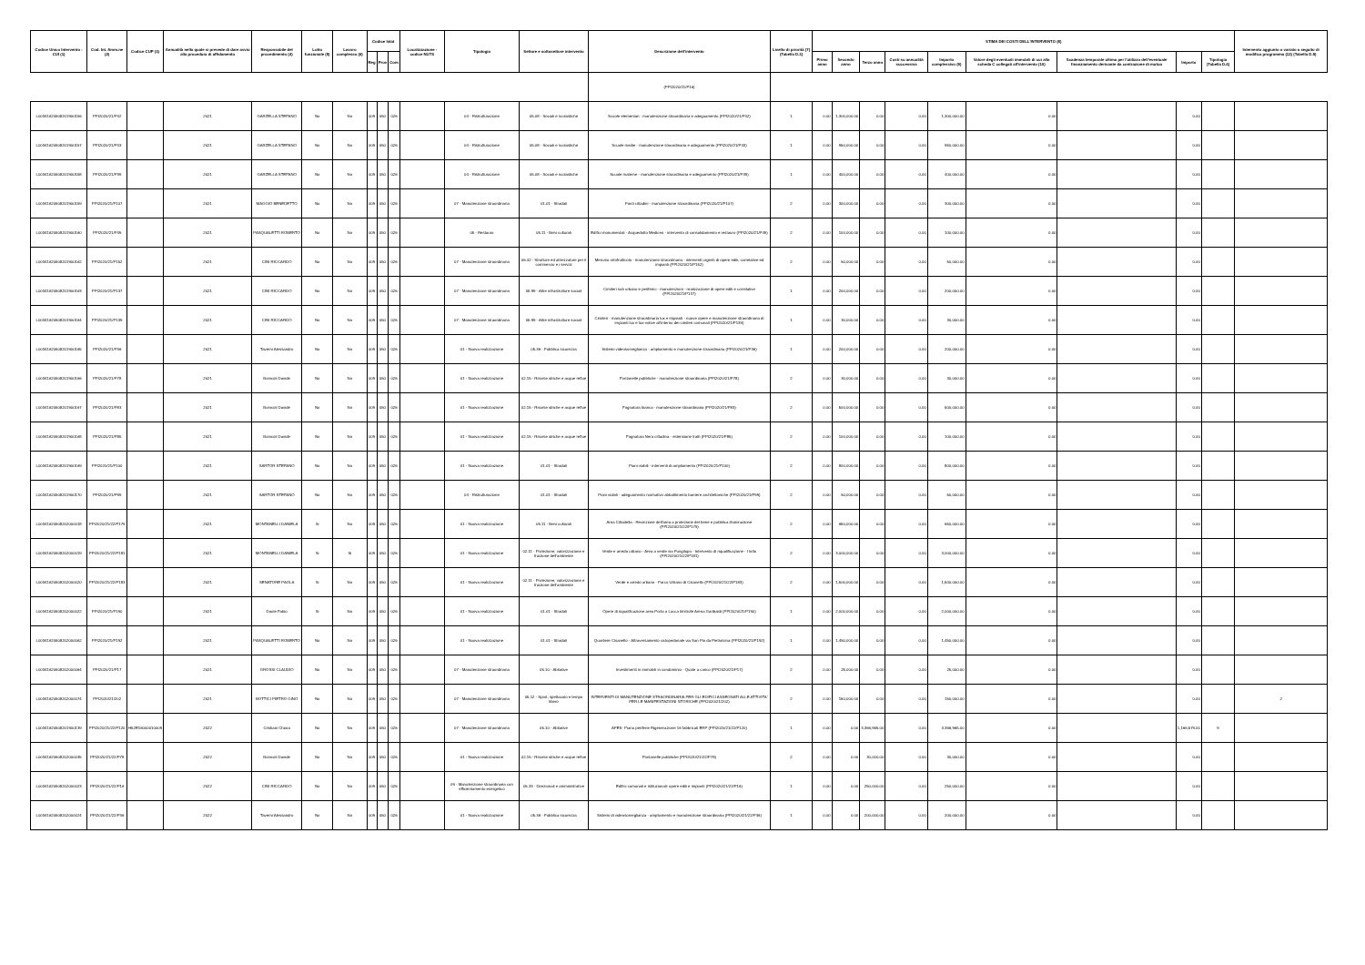| Codice Unico Intervento - CUI (1) | Cod. Int. Amm.ne (2) | Codice CUP (3) | Annualità nella quale si prevede di dare avvio alla procedura di affidamento | Responsabile del procedimento (4) | Lotto funzionale (5) | Lavoro complesso (6) | Codice Istat | | | Localizzazione - codice NUTS | Tipologia | Settore e sottosettore intervento | Descrizione dell'intervento | Livello di priorità (7) (Tabella D.3) | STIMA DEI COSTI DELL'INTERVENTO (8) | | | | | | | | | Intervento aggiunto o variato a seguito di modifica programma (12) (Tabella D.5) |
| --- | --- | --- | --- | --- | --- | --- | --- | --- | --- | --- | --- | --- | --- | --- | --- | --- | --- | --- | --- | --- | --- | --- | --- | --- |
| | | | | | | | Reg | Prov | Com | | | | | | Primo anno | Secondo anno | Terzo anno | Costi su annualità successiva | Importo complessivo (9) | Valore degli eventuali immobili di cui alla scheda C collegati all'intervento (10) | Scadenza temporale ultima per l'utilizzo dell'eventuale finanziamento derivante da contrazione di mutuo | Importo | Tipologia (Tabella D.4) | |
| | | | | | | | | | | | | | (PPI2020/21/P16) | | | | | | | | | | | |
| L00341620508201900156 | PPI2020/21/P42 | | 2021 | GARZELLA STEFANO | No | No | 009 | 050 | 026 | | 04 - Ristrutturazione | 05.08 - Sociali e scolastiche | Scuole elementari - manutenzione straordinaria e adeguamento (PPI2020/21/P42) | 1 | 0.00 | 1,300,000.00 | 0.00 | 0.00 | 1,300,000.00 | 0.00 | | 0.00 | | |
| L00341620508201900157 | PPI2020/21/P43 | | 2021 | GARZELLA STEFANO | No | No | 009 | 050 | 026 | | 04 - Ristrutturazione | 05.08 - Sociali e scolastiche | Scuole medie - manutenzione straordinaria e adeguamento (PPI2020/21/P43) | 1 | 0.00 | 950,000.00 | 0.00 | 0.00 | 950,000.00 | 0.00 | | 0.00 | | |
| L00341620508201900158 | PPI2020/21/P39 | | 2021 | GARZELLA STEFANO | No | No | 009 | 050 | 026 | | 04 - Ristrutturazione | 05.08 - Sociali e scolastiche | Scuole materne - manutenzione straordinaria e adeguamento (PPI2020/21/P39) | 1 | 0.00 | 400,000.00 | 0.00 | 0.00 | 400,000.00 | 0.00 | | 0.00 | | |
| L00341620508201900159 | PPI2020/21/P107 | | 2021 | MAGGIO BENEDETTO | No | No | 009 | 050 | 026 | | 07 - Manutenzione straordinaria | 01.01 - Stradali | Ponti cittadini - manutenzione straordinaria (PPI2020/21/P107) | 2 | 0.00 | 300,000.00 | 0.00 | 0.00 | 300,000.00 | 0.00 | | 0.00 | | |
| L00341620508201900160 | PPI2020/21/P49 | | 2021 | PASQUALETTI ROBERTO | No | No | 009 | 050 | 026 | | 05 - Restauro | 05.11 - Beni culturali | Edifici monumentali - Acquedotto Mediceo - intervento di consolidamento e restauro (PPI2020/21/P49) | 2 | 0.00 | 100,000.00 | 0.00 | 0.00 | 100,000.00 | 0.00 | | 0.00 | | |
| L00341620508201900162 | PPI2020/21/P152 | | 2021 | CINI RICCARDO | No | No | 009 | 050 | 026 | | 07 - Manutenzione straordinaria | 06.42 - Strutture ed attrezzature per il commercio e i servizi | Mercato ortofrutticolo - manutenzione straordinaria - interventi urgenti di opere edili, correlative ed impianti (PPI2020/21/P152) | 2 | 0.00 | 50,000.00 | 0.00 | 0.00 | 50,000.00 | 0.00 | | 0.00 | | |
| L00341620508201900163 | PPI2020/21/P137 | | 2021 | CINI RICCARDO | No | No | 009 | 050 | 026 | | 07 - Manutenzione straordinaria | 05.99 - Altre infrastrutture sociali | Cimiteri sub urbano e periferici - manutenzioni - realizzazione di opere edili e correlative (PPI2020/21/P137) | 1 | 0.00 | 200,000.00 | 0.00 | 0.00 | 200,000.00 | 0.00 | | 0.00 | | |
| L00341620508201900164 | PPI2020/21/P139 | | 2021 | CINI RICCARDO | No | No | 009 | 050 | 026 | | 07 - Manutenzione straordinaria | 05.99 - Altre infrastrutture sociali | Cimiteri - manutenzione straordinaria lux e impianti - nuove opere e manutenzione straordinaria di impianti lux e lux-votive all'interno dei cimiteri comunali (PPI2020/21/P139) | 1 | 0.00 | 30,000.00 | 0.00 | 0.00 | 30,000.00 | 0.00 | | 0.00 | | |
| L00341620508201900165 | PPI2020/21/P36 | | 2021 | Taverni Alessandro | No | No | 009 | 050 | 026 | | 01 - Nuova realizzazione | 05.36 - Pubblica sicurezza | Sistemi videosorveglianza - ampliamento e manutenzione straordinaria (PPI2020/21/P36) | 1 | 0.00 | 200,000.00 | 0.00 | 0.00 | 200,000.00 | 0.00 | | 0.00 | | |
| L00341620508201900166 | PPI2020/21/P78 | | 2021 | Bonicoli Davide | No | No | 009 | 050 | 026 | | 01 - Nuova realizzazione | 02.15 - Risorse idriche e acque reflue | Fontanelle pubbliche - manutenzione straordinaria (PPI2020/21/P78) | 2 | 0.00 | 30,000.00 | 0.00 | 0.00 | 30,000.00 | 0.00 | | 0.00 | | |
| L00341620508201900167 | PPI2020/21/P83 | | 2021 | Bonicoli Davide | No | No | 009 | 050 | 026 | | 01 - Nuova realizzazione | 02.15 - Risorse idriche e acque reflue | Fognatura bianca - manutenzione straordinaria (PPI2020/21/P83) | 2 | 0.00 | 500,000.00 | 0.00 | 0.00 | 500,000.00 | 0.00 | | 0.00 | | |
| L00341620508201900168 | PPI2020/21/P85 | | 2021 | Bonicoli Davide | No | No | 009 | 050 | 026 | | 01 - Nuova realizzazione | 02.15 - Risorse idriche e acque reflue | Fognatura Nera cittadina - estensione tratti (PPI2020/21/P85) | 2 | 0.00 | 100,000.00 | 0.00 | 0.00 | 100,000.00 | 0.00 | | 0.00 | | |
| L00341620508201900169 | PPI2020/21/P100 | | 2021 | SARTOR STEFANO | No | No | 009 | 050 | 026 | | 01 - Nuova realizzazione | 01.01 - Stradali | Piani viabili - interventi di ampliamento (PPI2020/21/P100) | 2 | 0.00 | 800,000.00 | 0.00 | 0.00 | 800,000.00 | 0.00 | | 0.00 | | |
| L00341620508201900170 | PPI2020/21/P99 | | 2021 | SARTOR STEFANO | No | No | 009 | 050 | 026 | | 04 - Ristrutturazione | 01.01 - Stradali | Piani viabili - adeguamento normativo abbattimento barriere architettoniche (PPI2020/21/P99) | 2 | 0.00 | 50,000.00 | 0.00 | 0.00 | 50,000.00 | 0.00 | | 0.00 | | |
| L00341620508202000018 | PPI2020/21/22/P179 | | 2021 | MONTANELLI DANIELA | Si | No | 009 | 050 | 026 | | 01 - Nuova realizzazione | 05.11 - Beni culturali | Area Cittadella - Recinzione dell'area a protezione del bene e pubblica illuminazione (PPI2020/21/22/P179) | 2 | 0.00 | 650,000.00 | 0.00 | 0.00 | 650,000.00 | 0.00 | | 0.00 | | |
| L00341620508202000019 | PPI2020/21/22/P181 | | 2021 | MONTANELLI DANIELA | Si | Si | 009 | 050 | 026 | | 01 - Nuova realizzazione | 02.11 - Protezione, valorizzazione e fruizione dell'ambiente | Verde e arredo urbano - Area a verde via Pungilupo - Intervento di riqualificazione - I lotto (PPI2020/21/22/P181) | 2 | 0.00 | 3,000,000.00 | 0.00 | 0.00 | 3,000,000.00 | 0.00 | | 0.00 | | |
| L00341620508202000020 | PPI2020/21/22/P183 | | 2021 | SENATORE PAOLA | Si | No | 009 | 050 | 026 | | 01 - Nuova realizzazione | 02.11 - Protezione, valorizzazione e fruizione dell'ambiente | Verde e arredo urbano - Parco Urbano di Cisanello (PPI2020/21/22/P183) | 2 | 0.00 | 1,500,000.00 | 0.00 | 0.00 | 1,500,000.00 | 0.00 | | 0.00 | | |
| L00341620508202000022 | PPI2020/21/P190 | | 2021 | Daole Fabio | Si | No | 009 | 050 | 026 | | 01 - Nuova realizzazione | 01.01 - Stradali | Opere di riqualificazione area Porta a Lucca limitrofe Arena Garibaldi (PPI2020/21/P190) | 1 | 0.00 | 2,000,000.00 | 0.00 | 0.00 | 2,000,000.00 | 0.00 | | 0.00 | | |
| L00341620508202000062 | PPI2020/21/P192 | | 2021 | PASQUALETTI ROBERTO | No | No | 009 | 050 | 026 | | 01 - Nuova realizzazione | 01.01 - Stradali | Quartiere Cisanello - Attraversamento ciclopedonale via San Pio da Pietralcina (PPI2020/21/P192) | 1 | 0.00 | 1,450,000.00 | 0.00 | 0.00 | 1,450,000.00 | 0.00 | | 0.00 | | |
| L00341620508202000064 | PPI2020/21/P17 | | 2021 | GROSSI CLAUDIO | No | No | 009 | 050 | 026 | | 07 - Manutenzione straordinaria | 05.10 - Abitative | Investimenti in immobili in condominio - Quote a carico (PPI2020/21/P17) | 2 | 0.00 | 25,000.00 | 0.00 | 0.00 | 25,000.00 | 0.00 | | 0.00 | | |
| L00341620508202000074 | PPI2020/21/202 | | 2021 | BOTTICI PIETRO GINO | No | No | 009 | 050 | 026 | | 07 - Manutenzione straordinaria | 05.12 - Sport, spettacolo e tempo libero | INTERVENTI DI MANUTENZIONE STRAORDINARIA PER GLI EDIFICI ASSEGNATI ALLE ATTIVITA' PER LE MANIFESTAZIONI STORICHE (PPI2020/21/202) | 2 | 0.00 | 150,000.00 | 0.00 | 0.00 | 150,000.00 | 0.00 | | 0.00 | | 2 |
| L00341620508201900139 | PPI2020/21/22/P120 | H52E16000010009 | 2022 | Cristiani Chiara | No | No | 009 | 050 | 026 | | 07 - Manutenzione straordinaria | 05.10 - Abitative | APES- Piano periferie Rigenerazione 16 fabbricati ERP (PPI2020/21/22/P120) | 1 | 0.00 | 0.00 | 3,366,965.00 | 0.00 | 3,366,965.00 | 0.00 | | 1,166,579.00 | 9 | |
| L00341620508202000035 | PPI2020/21/22/P78 | | 2022 | Bonicoli Davide | No | No | 009 | 050 | 026 | | 01 - Nuova realizzazione | 02.15 - Risorse idriche e acque reflue | Fontanelle pubbliche (PPI2020/21/22/P78) | 2 | 0.00 | 0.00 | 30,000.00 | 0.00 | 30,000.00 | 0.00 | | 0.00 | | |
| L00341620508202000023 | PPI2020/21/22/P16 | | 2022 | CINI RICCARDO | No | No | 009 | 050 | 026 | | 09 - Manutenzione straordinaria con efficientamento energetico | 05.33 - Direzionali e amministrative | Edifici comunali e istituzionali: opere edili e impianti (PPI2020/21/22/P16) | 1 | 0.00 | 0.00 | 250,000.00 | 0.00 | 250,000.00 | 0.00 | | 0.00 | | |
| L00341620508202000024 | PPI2020/21/22/P36 | | 2022 | Taverni Alessandro | No | No | 009 | 050 | 026 | | 01 - Nuova realizzazione | 05.36 - Pubblica sicurezza | Sistemi di videosorveglianza - ampliamento e manutenzione straordinaria (PPI2020/21/22/P36) | 1 | 0.00 | 0.00 | 200,000.00 | 0.00 | 200,000.00 | 0.00 | | 0.00 | | |